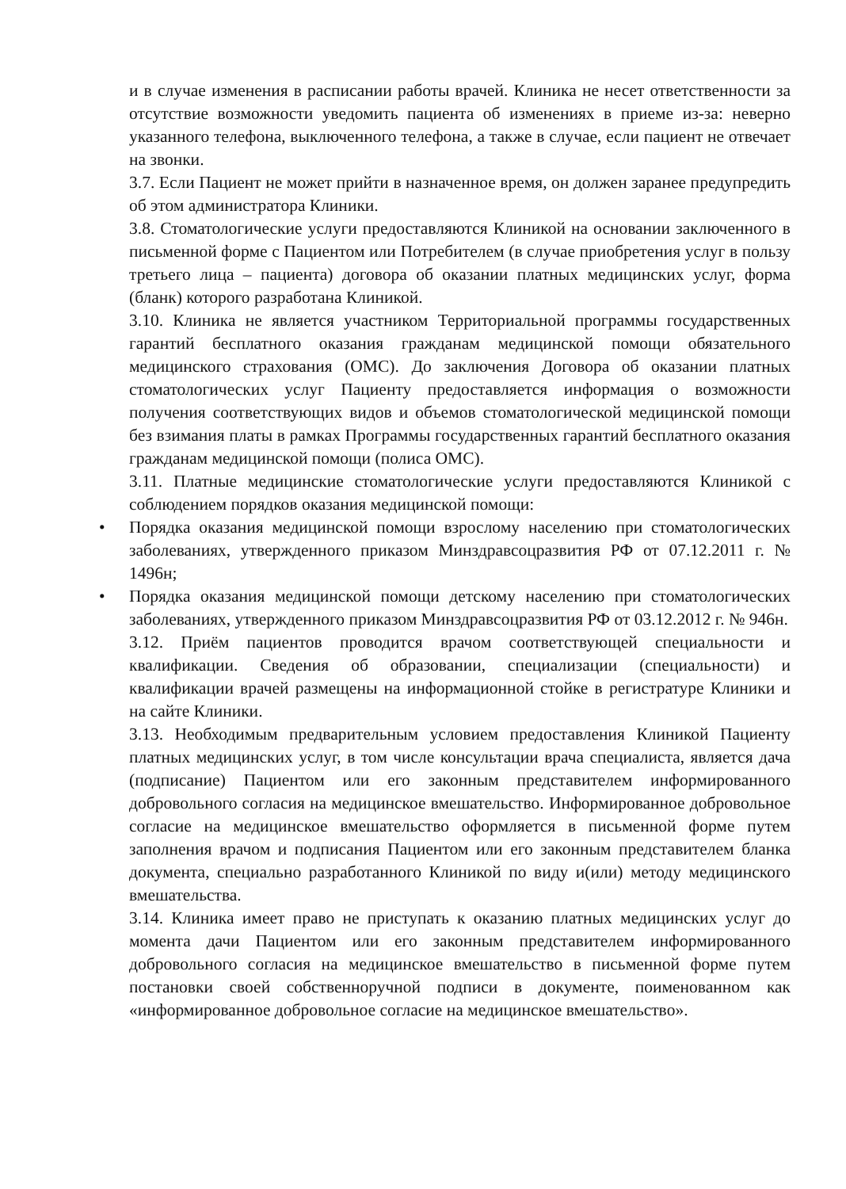и в случае изменения в расписании работы врачей. Клиника не несет ответственности за отсутствие возможности уведомить пациента об изменениях в приеме из-за: неверно указанного телефона, выключенного телефона, а также в случае, если пациент не отвечает на звонки.
3.7. Если Пациент не может прийти в назначенное время, он должен заранее предупредить об этом администратора Клиники.
3.8. Стоматологические услуги предоставляются Клиникой на основании заключенного в письменной форме с Пациентом или Потребителем (в случае приобретения услуг в пользу третьего лица – пациента) договора об оказании платных медицинских услуг, форма (бланк) которого разработана Клиникой.
3.10. Клиника не является участником Территориальной программы государственных гарантий бесплатного оказания гражданам медицинской помощи обязательного медицинского страхования (ОМС). До заключения Договора об оказании платных стоматологических услуг Пациенту предоставляется информация о возможности получения соответствующих видов и объемов стоматологической медицинской помощи без взимания платы в рамках Программы государственных гарантий бесплатного оказания гражданам медицинской помощи (полиса ОМС).
3.11. Платные медицинские стоматологические услуги предоставляются Клиникой с соблюдением порядков оказания медицинской помощи:
• Порядка оказания медицинской помощи взрослому населению при стоматологических заболеваниях, утвержденного приказом Минздравсоцразвития РФ от 07.12.2011 г. № 1496н;
• Порядка оказания медицинской помощи детскому населению при стоматологических заболеваниях, утвержденного приказом Минздравсоцразвития РФ от 03.12.2012 г. № 946н.
3.12. Приём пациентов проводится врачом соответствующей специальности и квалификации. Сведения об образовании, специализации (специальности) и квалификации врачей размещены на информационной стойке в регистратуре Клиники и на сайте Клиники.
3.13. Необходимым предварительным условием предоставления Клиникой Пациенту платных медицинских услуг, в том числе консультации врача специалиста, является дача (подписание) Пациентом или его законным представителем информированного добровольного согласия на медицинское вмешательство. Информированное добровольное согласие на медицинское вмешательство оформляется в письменной форме путем заполнения врачом и подписания Пациентом или его законным представителем бланка документа, специально разработанного Клиникой по виду и(или) методу медицинского вмешательства.
3.14. Клиника имеет право не приступать к оказанию платных медицинских услуг до момента дачи Пациентом или его законным представителем информированного добровольного согласия на медицинское вмешательство в письменной форме путем постановки своей собственноручной подписи в документе, поименованном как «информированное добровольное согласие на медицинское вмешательство».